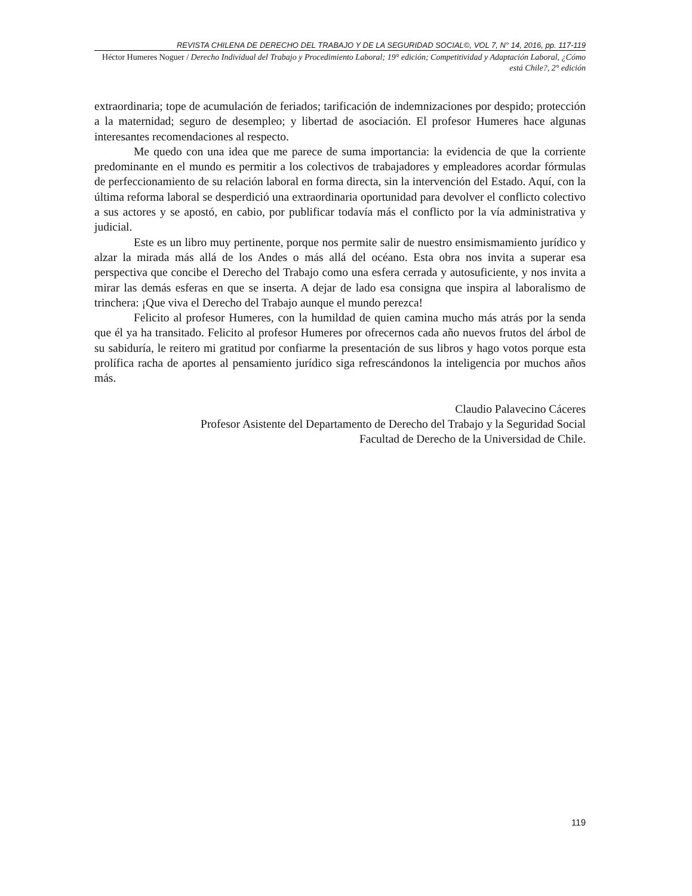REVISTA CHILENA DE DERECHO DEL TRABAJO Y DE LA SEGURIDAD SOCIAL©, VOL 7, N° 14, 2016, pp. 117-119
Héctor Humeres Noguer / Derecho Individual del Trabajo y Procedimiento Laboral; 19° edición; Competitividad y Adaptación Laboral, ¿Cómo está Chile?, 2° edición
extraordinaria; tope de acumulación de feriados; tarificación de indemnizaciones por despido; protección a la maternidad; seguro de desempleo; y libertad de asociación. El profesor Humeres hace algunas interesantes recomendaciones al respecto.
Me quedo con una idea que me parece de suma importancia: la evidencia de que la corriente predominante en el mundo es permitir a los colectivos de trabajadores y empleadores acordar fórmulas de perfeccionamiento de su relación laboral en forma directa, sin la intervención del Estado. Aquí, con la última reforma laboral se desperdició una extraordinaria oportunidad para devolver el conflicto colectivo a sus actores y se apostó, en cabio, por publificar todavía más el conflicto por la vía administrativa y judicial.
Este es un libro muy pertinente, porque nos permite salir de nuestro ensimismamiento jurídico y alzar la mirada más allá de los Andes o más allá del océano. Esta obra nos invita a superar esa perspectiva que concibe el Derecho del Trabajo como una esfera cerrada y autosuficiente, y nos invita a mirar las demás esferas en que se inserta. A dejar de lado esa consigna que inspira al laboralismo de trinchera: ¡Que viva el Derecho del Trabajo aunque el mundo perezca!
Felicito al profesor Humeres, con la humildad de quien camina mucho más atrás por la senda que él ya ha transitado. Felicito al profesor Humeres por ofrecernos cada año nuevos frutos del árbol de su sabiduría, le reitero mi gratitud por confiarme la presentación de sus libros y hago votos porque esta prolífica racha de aportes al pensamiento jurídico siga refrescándonos la inteligencia por muchos años más.
Claudio Palavecino Cáceres
Profesor Asistente del Departamento de Derecho del Trabajo y la Seguridad Social
Facultad de Derecho de la Universidad de Chile.
119